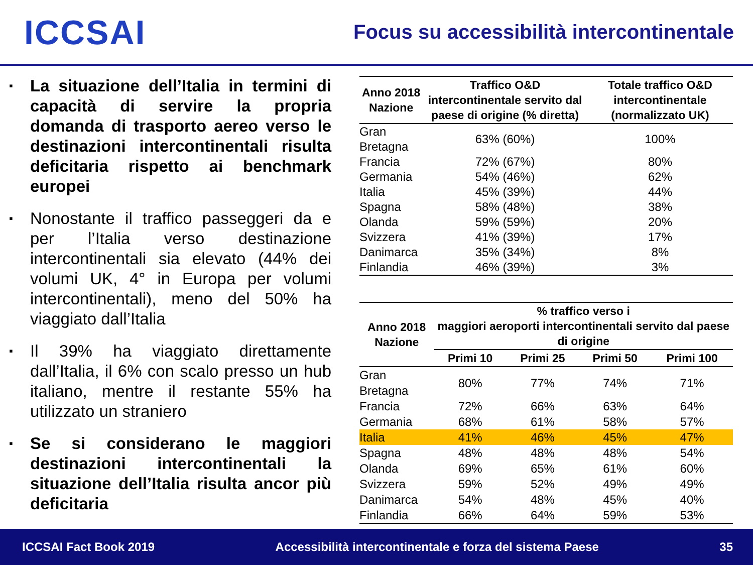ICCSAI
Focus su accessibilità intercontinentale
▪ La situazione dell’Italia in termini di capacità di servire la propria domanda di trasporto aereo verso le destinazioni intercontinentali risulta deficitaria rispetto ai benchmark europei
▪ Nonostante il traffico passeggeri da e per l’Italia verso destinazione intercontinentali sia elevato (44% dei volumi UK, 4° in Europa per volumi intercontinentali), meno del 50% ha viaggiato dall’Italia
▪ Il 39% ha viaggiato direttamente dall’Italia, il 6% con scalo presso un hub italiano, mentre il restante 55% ha utilizzato un straniero
▪ Se si considerano le maggiori destinazioni intercontinentali la situazione dell’Italia risulta ancor più deficitaria
| Anno 2018 Nazione | Traffico O&D intercontinentale servito dal paese di origine (% diretta) | Totale traffico O&D intercontinentale (normalizzato UK) |
| --- | --- | --- |
| Gran Bretagna | 63% (60%) | 100% |
| Francia | 72% (67%) | 80% |
| Germania | 54% (46%) | 62% |
| Italia | 45% (39%) | 44% |
| Spagna | 58% (48%) | 38% |
| Olanda | 59% (59%) | 20% |
| Svizzera | 41% (39%) | 17% |
| Danimarca | 35% (34%) | 8% |
| Finlandia | 46% (39%) | 3% |
| Anno 2018 Nazione | % traffico verso i maggiori aeroporti intercontinentali servito dal paese di origine | | | |
| --- | --- | --- | --- | --- |
| | Primi 10 | Primi 25 | Primi 50 | Primi 100 |
| Gran Bretagna | 80% | 77% | 74% | 71% |
| Francia | 72% | 66% | 63% | 64% |
| Germania | 68% | 61% | 58% | 57% |
| Italia | 41% | 46% | 45% | 47% |
| Spagna | 48% | 48% | 48% | 54% |
| Olanda | 69% | 65% | 61% | 60% |
| Svizzera | 59% | 52% | 49% | 49% |
| Danimarca | 54% | 48% | 45% | 40% |
| Finlandia | 66% | 64% | 59% | 53% |
ICCSAI Fact Book 2019 Accessibilità intercontinentale e forza del sistema Paese 35